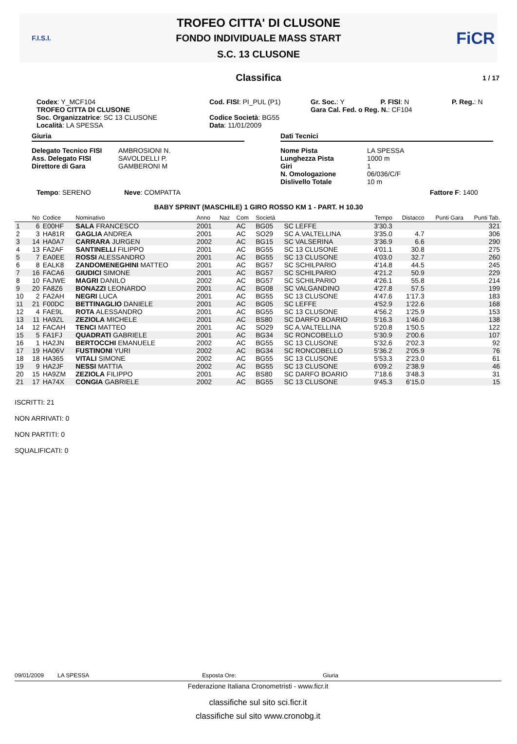F.I.S.I.
TROFEO CITTA' DI CLUSONE
FONDO INDIVIDUALE MASS START
S.C. 13 CLUSONE
FiCR
Classifica 1 / 17
Codex: Y_MCF104
TROFEO CITTA DI CLUSONE
Soc. Organizzatrice: SC 13 CLUSONE
Località: LA SPESSA
Cod. FISI: PI_PUL (P1)
Codice Società: BG55
Data: 11/01/2009
Gr. Soc.: Y P. FISI: N
Gara Cal. Fed. o Reg. N.: CF104
P. Reg.: N
Giuria
Delegato Tecnico FISI
Ass. Delegato FISI
Direttore di Gara
AMBROSIONI N.
SAVOLDELLI P.
GAMBERONI M
Dati Tecnici
Nome Pista
Lunghezza Pista
Giri
N. Omologazione
Dislivello Totale
LA SPESSA
1000 m
1
06/036/C/F
10 m
Tempo: SERENO Neve: COMPATTA Fattore F: 1400
BABY SPRINT (MASCHILE) 1 GIRO ROSSO KM 1 - PART. H 10.30
| | No | Codice | Nominativo | Anno | Naz | Com | Società | | Tempo | Distacco | Punti Gara | Punti Tab. |
| --- | --- | --- | --- | --- | --- | --- | --- | --- | --- | --- | --- | --- |
| 1 | 6 | E00HF | SALA FRANCESCO | 2001 | | AC | BG05 | SC LEFFE | 3'30.3 | | | 321 |
| 2 | 3 | HA81R | GAGLIA ANDREA | 2001 | | AC | SO29 | SC A.VALTELLINA | 3'35.0 | 4.7 | | 306 |
| 3 | 14 | HA0A7 | CARRARA JURGEN | 2002 | | AC | BG15 | SC VALSERINA | 3'36.9 | 6.6 | | 290 |
| 4 | 13 | FA2AF | SANTINELLI FILIPPO | 2001 | | AC | BG55 | SC 13 CLUSONE | 4'01.1 | 30.8 | | 275 |
| 5 | 7 | EA0EE | ROSSI ALESSANDRO | 2001 | | AC | BG55 | SC 13 CLUSONE | 4'03.0 | 32.7 | | 260 |
| 6 | 8 | EALK8 | ZANDOMENEGHINI MATTEO | 2001 | | AC | BG57 | SC SCHILPARIO | 4'14.8 | 44.5 | | 245 |
| 7 | 16 | FACA6 | GIUDICI SIMONE | 2001 | | AC | BG57 | SC SCHILPARIO | 4'21.2 | 50.9 | | 229 |
| 8 | 10 | FAJWE | MAGRI DANILO | 2002 | | AC | BG57 | SC SCHILPARIO | 4'26.1 | 55.8 | | 214 |
| 9 | 20 | FA8Z6 | BONAZZI LEONARDO | 2001 | | AC | BG08 | SC VALGANDINO | 4'27.8 | 57.5 | | 199 |
| 10 | 2 | FA2AH | NEGRI LUCA | 2001 | | AC | BG55 | SC 13 CLUSONE | 4'47.6 | 1'17.3 | | 183 |
| 11 | 21 | F00DC | BETTINAGLIO DANIELE | 2001 | | AC | BG05 | SC LEFFE | 4'52.9 | 1'22.6 | | 168 |
| 12 | 4 | FAE9L | ROTA ALESSANDRO | 2001 | | AC | BG55 | SC 13 CLUSONE | 4'56.2 | 1'25.9 | | 153 |
| 13 | 11 | HA9ZL | ZEZIOLA MICHELE | 2001 | | AC | BS80 | SC DARFO BOARIO | 5'16.3 | 1'46.0 | | 138 |
| 14 | 12 | FACAH | TENCI MATTEO | 2001 | | AC | SO29 | SC A.VALTELLINA | 5'20.8 | 1'50.5 | | 122 |
| 15 | 5 | FA1FJ | QUADRATI GABRIELE | 2001 | | AC | BG34 | SC RONCOBELLO | 5'30.9 | 2'00.6 | | 107 |
| 16 | 1 | HA2JN | BERTOCCHI EMANUELE | 2002 | | AC | BG55 | SC 13 CLUSONE | 5'32.6 | 2'02.3 | | 92 |
| 17 | 19 | HA06V | FUSTINONI YURI | 2002 | | AC | BG34 | SC RONCOBELLO | 5'36.2 | 2'05.9 | | 76 |
| 18 | 18 | HA365 | VITALI SIMONE | 2002 | | AC | BG55 | SC 13 CLUSONE | 5'53.3 | 2'23.0 | | 61 |
| 19 | 9 | HA2JF | NESSI MATTIA | 2002 | | AC | BG55 | SC 13 CLUSONE | 6'09.2 | 2'38.9 | | 46 |
| 20 | 15 | HA9ZM | ZEZIOLA FILIPPO | 2001 | | AC | BS80 | SC DARFO BOARIO | 7'18.6 | 3'48.3 | | 31 |
| 21 | 17 | HA74X | CONGIA GABRIELE | 2002 | | AC | BG55 | SC 13 CLUSONE | 9'45.3 | 6'15.0 | | 15 |
ISCRITTI: 21
NON ARRIVATI: 0
NON PARTITI: 0
SQUALIFICATI: 0
09/01/2009 LA SPESSA Esposta Ore: Giuria
Federazione Italiana Cronometristi - www.ficr.it
classifiche sul sito sci.ficr.it
classifiche sul sito www.cronobg.it